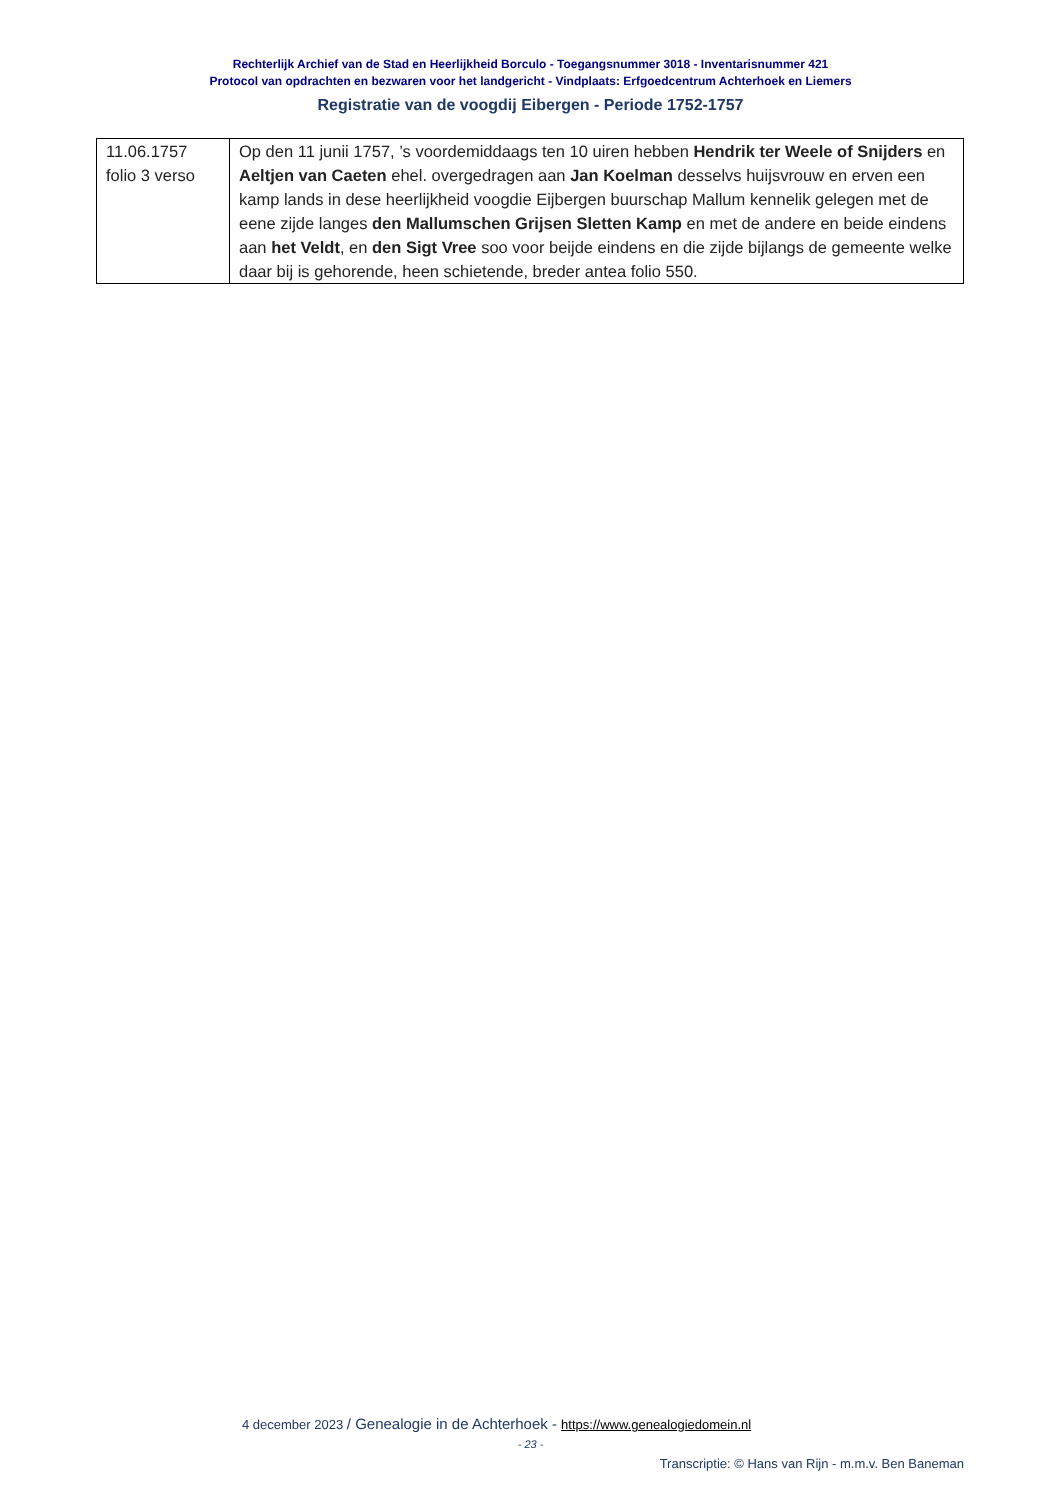Rechterlijk Archief van de Stad en Heerlijkheid Borculo - Toegangsnummer 3018 - Inventarisnummer 421
Protocol van opdrachten en bezwaren voor het landgericht - Vindplaats: Erfgoedcentrum Achterhoek en Liemers
Registratie van de voogdij Eibergen - Periode 1752-1757
| 11.06.1757 folio 3 verso | Op den 11 junii 1757, ’s voordemiddaags ten 10 uiren hebben Hendrik ter Weele of Snijders en Aeltjen van Caeten ehel. overgedragen aan Jan Koelman desselvs huijsvrouw en erven een kamp lands in dese heerlijkheid voogdie Eijbergen buurschap Mallum kennelik gelegen met de eene zijde langes den Mallumschen Grijsen Sletten Kamp en met de andere en beide eindens aan het Veldt , en den Sigt Vree soo voor beijde eindens en die zijde bijlangs de gemeente welke daar bij is gehorende, heen schietende, breder antea folio 550. |
4 december 2023 / Genealogie in de Achterhoek - https://www.genealogiedomein.nl
- 23 -
Transcriptie: © Hans van Rijn - m.m.v. Ben Baneman